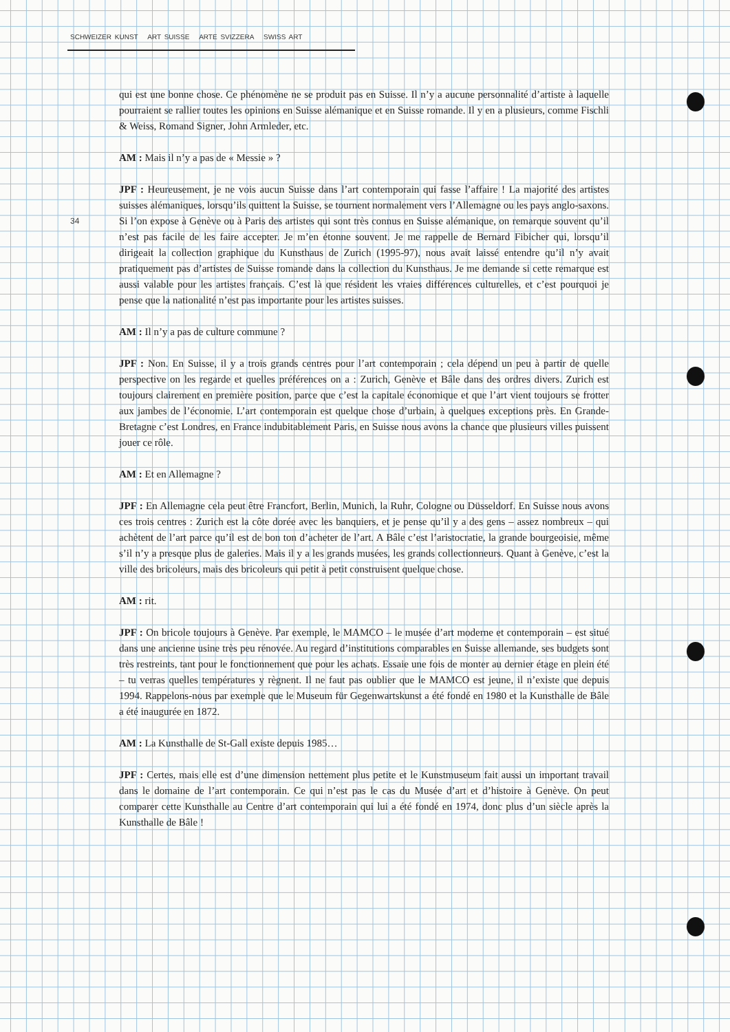SCHWEIZER KUNST ART SUISSE ARTE SVIZZERA SWISS ART
34
qui est une bonne chose. Ce phénomène ne se produit pas en Suisse. Il n’y a aucune personnalité d’artiste à laquelle pourraient se rallier toutes les opinions en Suisse alémanique et en Suisse romande. Il y en a plusieurs, comme Fischli & Weiss, Romand Signer, John Armleder, etc.
AM : Mais il n’y a pas de « Messie » ?
JPF : Heureusement, je ne vois aucun Suisse dans l’art contemporain qui fasse l’affaire ! La majorité des artistes suisses alémaniques, lorsqu’ils quittent la Suisse, se tournent normalement vers l’Allemagne ou les pays anglo-saxons. Si l’on expose à Genève ou à Paris des artistes qui sont très connus en Suisse alémanique, on remarque souvent qu’il n’est pas facile de les faire accepter. Je m’en étonne souvent. Je me rappelle de Bernard Fibicher qui, lorsqu’il dirigeait la collection graphique du Kunsthaus de Zurich (1995-97), nous avait laissé entendre qu’il n’y avait pratiquement pas d’artistes de Suisse romande dans la collection du Kunsthaus. Je me demande si cette remarque est aussi valable pour les artistes français. C’est là que résident les vraies différences culturelles, et c’est pourquoi je pense que la nationalité n’est pas importante pour les artistes suisses.
AM : Il n’y a pas de culture commune ?
JPF : Non. En Suisse, il y a trois grands centres pour l’art contemporain ; cela dépend un peu à partir de quelle perspective on les regarde et quelles préférences on a : Zurich, Genève et Bâle dans des ordres divers. Zurich est toujours clairement en première position, parce que c’est la capitale économique et que l’art vient toujours se frotter aux jambes de l’économie. L’art contemporain est quelque chose d’urbain, à quelques exceptions près. En Grande-Bretagne c’est Londres, en France indubitablement Paris, en Suisse nous avons la chance que plusieurs villes puissent jouer ce rôle.
AM : Et en Allemagne ?
JPF : En Allemagne cela peut être Francfort, Berlin, Munich, la Ruhr, Cologne ou Düsseldorf. En Suisse nous avons ces trois centres : Zurich est la côte dorée avec les banquiers, et je pense qu’il y a des gens – assez nombreux – qui achètent de l’art parce qu’il est de bon ton d’acheter de l’art. A Bâle c’est l’aristocratie, la grande bourgeoisie, même s’il n’y a presque plus de galeries. Mais il y a les grands musées, les grands collectionneurs. Quant à Genève, c’est la ville des bricoleurs, mais des bricoleurs qui petit à petit construisent quelque chose.
AM : rit.
JPF : On bricole toujours à Genève. Par exemple, le MAMCO – le musée d’art moderne et contemporain – est situé dans une ancienne usine très peu rénovée. Au regard d’institutions comparables en Suisse allemande, ses budgets sont très restreints, tant pour le fonctionnement que pour les achats. Essaie une fois de monter au dernier étage en plein été – tu verras quelles températures y règnent. Il ne faut pas oublier que le MAMCO est jeune, il n’existe que depuis 1994. Rappelons-nous par exemple que le Museum für Gegenwartskunst a été fondé en 1980 et la Kunsthalle de Bâle a été inaugurée en 1872.
AM : La Kunsthalle de St-Gall existe depuis 1985…
JPF : Certes, mais elle est d’une dimension nettement plus petite et le Kunstmuseum fait aussi un important travail dans le domaine de l’art contemporain. Ce qui n’est pas le cas du Musée d’art et d’histoire à Genève. On peut comparer cette Kunsthalle au Centre d’art contemporain qui lui a été fondé en 1974, donc plus d’un siècle après la Kunsthalle de Bâle !